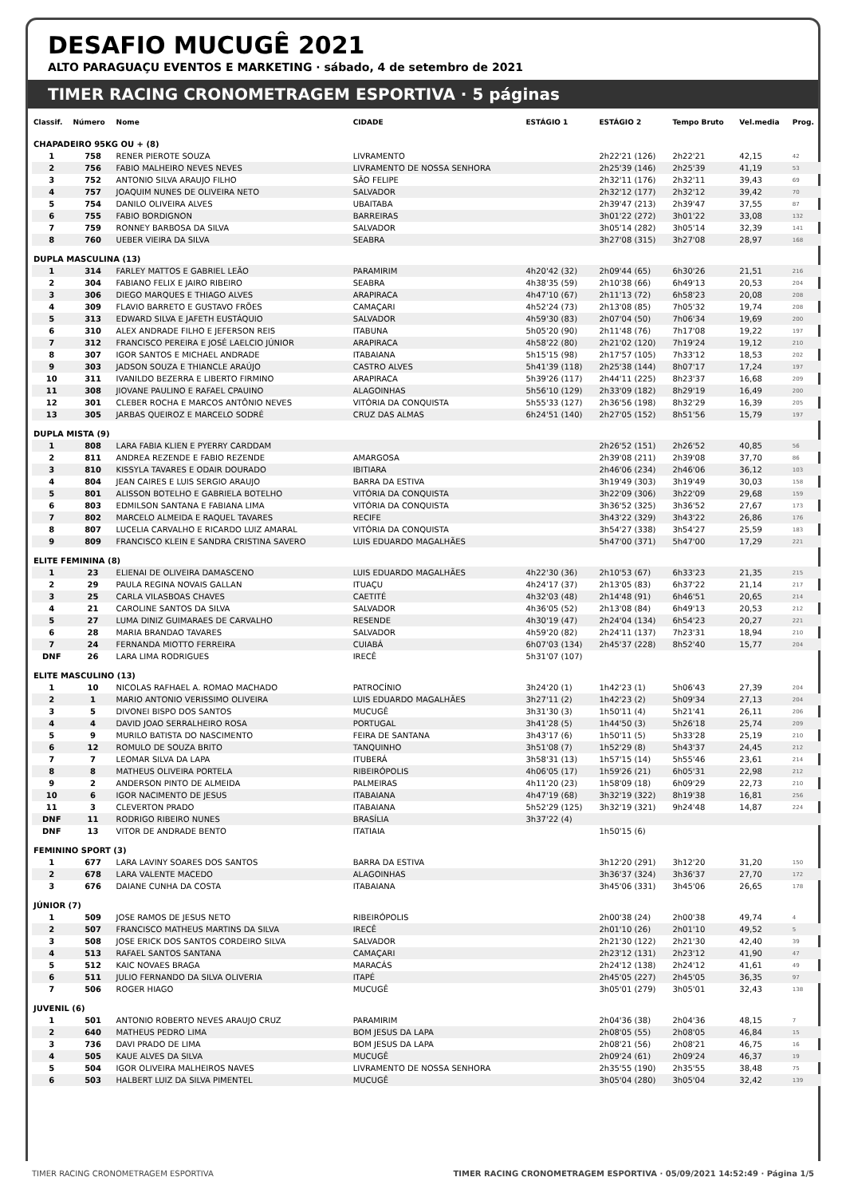DESAFIO MUCUGÊ 2021
ALTO PARAGUAÇU EVENTOS E MARKETING · sábado, 4 de setembro de 2021
TIMER RACING CRONOMETRAGEM ESPORTIVA · 5 páginas
| Classif. | Número | Nome | CIDADE | ESTÁGIO 1 | ESTÁGIO 2 | Tempo Bruto | Vel.media | Prog. |
| --- | --- | --- | --- | --- | --- | --- | --- | --- |
| CHAPADEIRO 95KG OU + (8) | | | | | | | | |
| 1 | 758 | RENER PIEROTE SOUZA | LIVRAMENTO | | 2h22'21 (126) | 2h22'21 | 42,15 | 42 |
| 2 | 756 | FABIO MALHEIRO NEVES NEVES | LIVRAMENTO DE NOSSA SENHORA | | 2h25'39 (146) | 2h25'39 | 41,19 | 53 |
| 3 | 752 | ANTONIO SILVA ARAUJO FILHO | SÃO FELIPE | | 2h32'11 (176) | 2h32'11 | 39,43 | 69 |
| 4 | 757 | JOAQUIM NUNES DE OLIVEIRA NETO | SALVADOR | | 2h32'12 (177) | 2h32'12 | 39,42 | 70 |
| 5 | 754 | DANILO OLIVEIRA ALVES | UBAITABA | | 2h39'47 (213) | 2h39'47 | 37,55 | 87 |
| 6 | 755 | FABIO BORDIGNON | BARREIRAS | | 3h01'22 (272) | 3h01'22 | 33,08 | 132 |
| 7 | 759 | RONNEY BARBOSA DA SILVA | SALVADOR | | 3h05'14 (282) | 3h05'14 | 32,39 | 141 |
| 8 | 760 | UEBER VIEIRA DA SILVA | SEABRA | | 3h27'08 (315) | 3h27'08 | 28,97 | 168 |
| DUPLA MASCULINA (13) | | | | | | | | |
| 1 | 314 | FARLEY MATTOS E GABRIEL LEÃO | PARAMIRIM | 4h20'42 (32) | 2h09'44 (65) | 6h30'26 | 21,51 | 216 |
| 2 | 304 | FABIANO FELIX E JAIRO RIBEIRO | SEABRA | 4h38'35 (59) | 2h10'38 (66) | 6h49'13 | 20,53 | 204 |
| 3 | 306 | DIEGO MARQUES E THIAGO ALVES | ARAPIRACA | 4h47'10 (67) | 2h11'13 (72) | 6h58'23 | 20,08 | 208 |
| 4 | 309 | FLAVIO BARRETO E GUSTAVO FRÕES | CAMAÇARI | 4h52'24 (73) | 2h13'08 (85) | 7h05'32 | 19,74 | 208 |
| 5 | 313 | EDWARD SILVA E JAFETH EUSTÁQUIO | SALVADOR | 4h59'30 (83) | 2h07'04 (50) | 7h06'34 | 19,69 | 200 |
| 6 | 310 | ALEX ANDRADE FILHO E JEFERSON REIS | ITABUNA | 5h05'20 (90) | 2h11'48 (76) | 7h17'08 | 19,22 | 197 |
| 7 | 312 | FRANCISCO PEREIRA E JOSÉ LAELCIO JÚNIOR | ARAPIRACA | 4h58'22 (80) | 2h21'02 (120) | 7h19'24 | 19,12 | 210 |
| 8 | 307 | IGOR SANTOS E MICHAEL ANDRADE | ITABAIANA | 5h15'15 (98) | 2h17'57 (105) | 7h33'12 | 18,53 | 202 |
| 9 | 303 | JADSON SOUZA E THIANCLE ARAÚJO | CASTRO ALVES | 5h41'39 (118) | 2h25'38 (144) | 8h07'17 | 17,24 | 197 |
| 10 | 311 | IVANILDO BEZERRA E LIBERTO FIRMINO | ARAPIRACA | 5h39'26 (117) | 2h44'11 (225) | 8h23'37 | 16,68 | 209 |
| 11 | 308 | JIOVANE PAULINO E RAFAEL CPAUINO | ALAGOINHAS | 5h56'10 (129) | 2h33'09 (182) | 8h29'19 | 16,49 | 200 |
| 12 | 301 | CLEBER ROCHA E MARCOS ANTÔNIO NEVES | VITÓRIA DA CONQUISTA | 5h55'33 (127) | 2h36'56 (198) | 8h32'29 | 16,39 | 205 |
| 13 | 305 | JARBAS QUEIROZ E MARCELO SODRÉ | CRUZ DAS ALMAS | 6h24'51 (140) | 2h27'05 (152) | 8h51'56 | 15,79 | 197 |
| DUPLA MISTA (9) | | | | | | | | |
| 1 | 808 | LARA FABIA KLIEN E PYERRY CARDDAM | | | 2h26'52 (151) | 2h26'52 | 40,85 | 56 |
| 2 | 811 | ANDREA REZENDE E FABIO REZENDE | AMARGOSA | | 2h39'08 (211) | 2h39'08 | 37,70 | 86 |
| 3 | 810 | KISSYLA TAVARES E ODAIR DOURADO | IBITIARA | | 2h46'06 (234) | 2h46'06 | 36,12 | 103 |
| 4 | 804 | JEAN CAIRES E LUIS SERGIO ARAUJO | BARRA DA ESTIVA | | 3h19'49 (303) | 3h19'49 | 30,03 | 158 |
| 5 | 801 | ALISSON BOTELHO E GABRIELA BOTELHO | VITÓRIA DA CONQUISTA | | 3h22'09 (306) | 3h22'09 | 29,68 | 159 |
| 6 | 803 | EDMILSON SANTANA E FABIANA LIMA | VITÓRIA DA CONQUISTA | | 3h36'52 (325) | 3h36'52 | 27,67 | 173 |
| 7 | 802 | MARCELO ALMEIDA E RAQUEL TAVARES | RECIFE | | 3h43'22 (329) | 3h43'22 | 26,86 | 176 |
| 8 | 807 | LUCELIA CARVALHO E RICARDO LUIZ AMARAL | VITÓRIA DA CONQUISTA | | 3h54'27 (338) | 3h54'27 | 25,59 | 183 |
| 9 | 809 | FRANCISCO KLEIN E SANDRA CRISTINA SAVERO | LUIS EDUARDO MAGALHÃES | | 5h47'00 (371) | 5h47'00 | 17,29 | 221 |
| ELITE FEMININA (8) | | | | | | | | |
| 1 | 23 | ELIENAI DE OLIVEIRA DAMASCENO | LUIS EDUARDO MAGALHÃES | 4h22'30 (36) | 2h10'53 (67) | 6h33'23 | 21,35 | 215 |
| 2 | 29 | PAULA REGINA NOVAIS GALLAN | ITUAÇU | 4h24'17 (37) | 2h13'05 (83) | 6h37'22 | 21,14 | 217 |
| 3 | 25 | CARLA VILASBOAS CHAVES | CAETITÉ | 4h32'03 (48) | 2h14'48 (91) | 6h46'51 | 20,65 | 214 |
| 4 | 21 | CAROLINE SANTOS DA SILVA | SALVADOR | 4h36'05 (52) | 2h13'08 (84) | 6h49'13 | 20,53 | 212 |
| 5 | 27 | LUMA DINIZ GUIMARAES DE CARVALHO | RESENDE | 4h30'19 (47) | 2h24'04 (134) | 6h54'23 | 20,27 | 221 |
| 6 | 28 | MARIA BRANDAO TAVARES | SALVADOR | 4h59'20 (82) | 2h24'11 (137) | 7h23'31 | 18,94 | 210 |
| 7 | 24 | FERNANDA MIOTTO FERREIRA | CUIABÁ | 6h07'03 (134) | 2h45'37 (228) | 8h52'40 | 15,77 | 204 |
| DNF | 26 | LARA LIMA RODRIGUES | IRECÊ | 5h31'07 (107) | | | | |
| ELITE MASCULINO (13) | | | | | | | | |
| 1 | 10 | NICOLAS RAFHAEL A. ROMAO MACHADO | PATROCÍNIO | 3h24'20 (1) | 1h42'23 (1) | 5h06'43 | 27,39 | 204 |
| 2 | 1 | MARIO ANTONIO VERISSIMO OLIVEIRA | LUIS EDUARDO MAGALHÃES | 3h27'11 (2) | 1h42'23 (2) | 5h09'34 | 27,13 | 204 |
| 3 | 5 | DIVONEI BISPO DOS SANTOS | MUCUGÊ | 3h31'30 (3) | 1h50'11 (4) | 5h21'41 | 26,11 | 206 |
| 4 | 4 | DAVID JOAO SERRALHEIRO ROSA | PORTUGAL | 3h41'28 (5) | 1h44'50 (3) | 5h26'18 | 25,74 | 209 |
| 5 | 9 | MURILO BATISTA DO NASCIMENTO | FEIRA DE SANTANA | 3h43'17 (6) | 1h50'11 (5) | 5h33'28 | 25,19 | 210 |
| 6 | 12 | ROMULO DE SOUZA BRITO | TANQUINHO | 3h51'08 (7) | 1h52'29 (8) | 5h43'37 | 24,45 | 212 |
| 7 | 7 | LEOMAR SILVA DA LAPA | ITUBERÁ | 3h58'31 (13) | 1h57'15 (14) | 5h55'46 | 23,61 | 214 |
| 8 | 8 | MATHEUS OLIVEIRA PORTELA | RIBEIRÓPOLIS | 4h06'05 (17) | 1h59'26 (21) | 6h05'31 | 22,98 | 212 |
| 9 | 2 | ANDERSON PINTO DE ALMEIDA | PALMEIRAS | 4h11'20 (23) | 1h58'09 (18) | 6h09'29 | 22,73 | 210 |
| 10 | 6 | IGOR NACIMENTO DE JESUS | ITABAIANA | 4h47'19 (68) | 3h32'19 (322) | 8h19'38 | 16,81 | 256 |
| 11 | 3 | CLEVERTON PRADO | ITABAIANA | 5h52'29 (125) | 3h32'19 (321) | 9h24'48 | 14,87 | 224 |
| DNF | 11 | RODRIGO RIBEIRO NUNES | BRASÍLIA | 3h37'22 (4) | | | | |
| DNF | 13 | VITOR DE ANDRADE BENTO | ITATIAIA | | 1h50'15 (6) | | | |
| FEMININO SPORT (3) | | | | | | | | |
| 1 | 677 | LARA LAVINY SOARES DOS SANTOS | BARRA DA ESTIVA | | 3h12'20 (291) | 3h12'20 | 31,20 | 150 |
| 2 | 678 | LARA VALENTE MACEDO | ALAGOINHAS | | 3h36'37 (324) | 3h36'37 | 27,70 | 172 |
| 3 | 676 | DAIANE CUNHA DA COSTA | ITABAIANA | | 3h45'06 (331) | 3h45'06 | 26,65 | 178 |
| JÚNIOR (7) | | | | | | | | |
| 1 | 509 | JOSE RAMOS DE JESUS NETO | RIBEIRÓPOLIS | | 2h00'38 (24) | 2h00'38 | 49,74 | 4 |
| 2 | 507 | FRANCISCO MATHEUS MARTINS DA SILVA | IRECÊ | | 2h01'10 (26) | 2h01'10 | 49,52 | 5 |
| 3 | 508 | JOSE ERICK DOS SANTOS CORDEIRO SILVA | SALVADOR | | 2h21'30 (122) | 2h21'30 | 42,40 | 39 |
| 4 | 513 | RAFAEL SANTOS SANTANA | CAMAÇARI | | 2h23'12 (131) | 2h23'12 | 41,90 | 47 |
| 5 | 512 | KAIC NOVAES BRAGA | MARACÁS | | 2h24'12 (138) | 2h24'12 | 41,61 | 49 |
| 6 | 511 | JULIO FERNANDO DA SILVA OLIVERIA | ITAPÉ | | 2h45'05 (227) | 2h45'05 | 36,35 | 97 |
| 7 | 506 | ROGER HIAGO | MUCUGÊ | | 3h05'01 (279) | 3h05'01 | 32,43 | 138 |
| JUVENIL (6) | | | | | | | | |
| 1 | 501 | ANTONIO ROBERTO NEVES ARAUJO CRUZ | PARAMIRIM | | 2h04'36 (38) | 2h04'36 | 48,15 | 7 |
| 2 | 640 | MATHEUS PEDRO LIMA | BOM JESUS DA LAPA | | 2h08'05 (55) | 2h08'05 | 46,84 | 15 |
| 3 | 736 | DAVI PRADO DE LIMA | BOM JESUS DA LAPA | | 2h08'21 (56) | 2h08'21 | 46,75 | 16 |
| 4 | 505 | KAUE ALVES DA SILVA | MUCUGÊ | | 2h09'24 (61) | 2h09'24 | 46,37 | 19 |
| 5 | 504 | IGOR OLIVEIRA MALHEIROS NAVES | LIVRAMENTO DE NOSSA SENHORA | | 2h35'55 (190) | 2h35'55 | 38,48 | 75 |
| 6 | 503 | HALBERT LUIZ DA SILVA PIMENTEL | MUCUGÊ | | 3h05'04 (280) | 3h05'04 | 32,42 | 139 |
TIMER RACING CRONOMETRAGEM ESPORTIVA TIMER RACING CRONOMETRAGEM ESPORTIVA · 05/09/2021 14:52:49 · Página 1/5